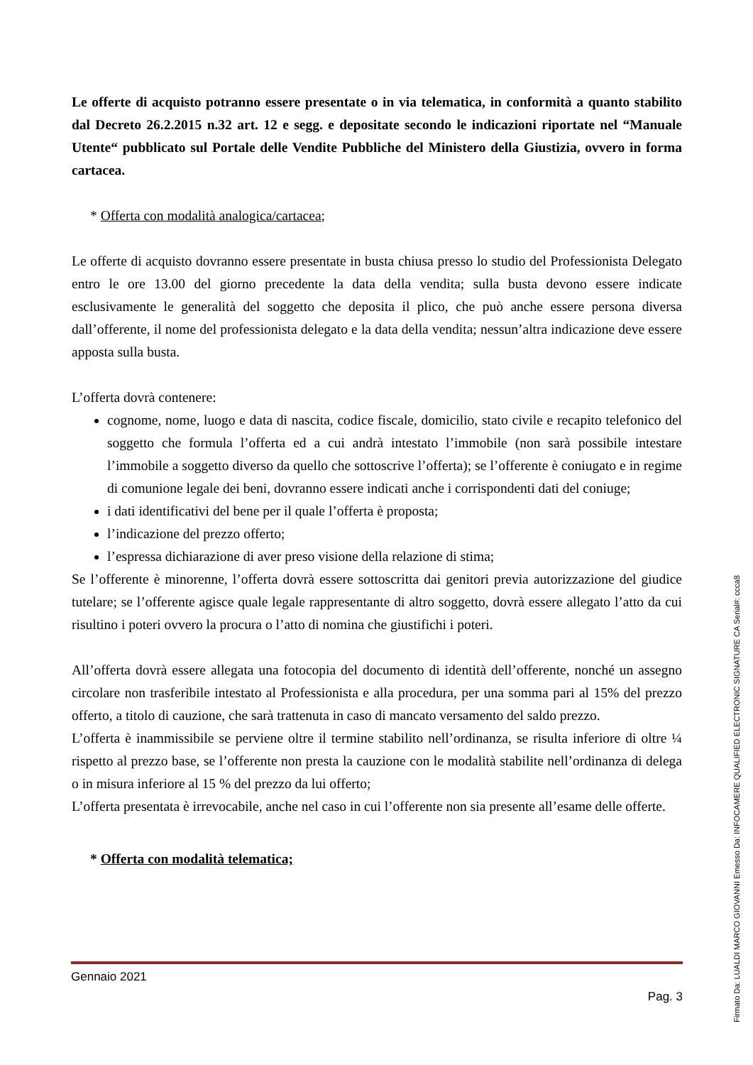Le offerte di acquisto potranno essere presentate o in via telematica, in conformità a quanto stabilito dal Decreto 26.2.2015 n.32 art. 12 e segg. e depositate secondo le indicazioni riportate nel “Manuale Utente“ pubblicato sul Portale delle Vendite Pubbliche del Ministero della Giustizia, ovvero in forma cartacea.
* Offerta con modalità analogica/cartacea;
Le offerte di acquisto dovranno essere presentate in busta chiusa presso lo studio del Professionista Delegato entro le ore 13.00 del giorno precedente la data della vendita; sulla busta devono essere indicate esclusivamente le generalità del soggetto che deposita il plico, che può anche essere persona diversa dall’offerente, il nome del professionista delegato e la data della vendita; nessun’altra indicazione deve essere apposta sulla busta.
L’offerta dovrà contenere:
cognome, nome, luogo e data di nascita, codice fiscale, domicilio, stato civile e recapito telefonico del soggetto che formula l’offerta ed a cui andrà intestato l’immobile (non sarà possibile intestare l’immobile a soggetto diverso da quello che sottoscrive l’offerta); se l’offerente è coniugato e in regime di comunione legale dei beni, dovranno essere indicati anche i corrispondenti dati del coniuge;
i dati identificativi del bene per il quale l’offerta è proposta;
l’indicazione del prezzo offerto;
l’espressa dichiarazione di aver preso visione della relazione di stima;
Se l’offerente è minorenne, l’offerta dovrà essere sottoscritta dai genitori previa autorizzazione del giudice tutelare; se l’offerente agisce quale legale rappresentante di altro soggetto, dovrà essere allegato l’atto da cui risultino i poteri ovvero la procura o l’atto di nomina che giustifichi i poteri.
All’offerta dovrà essere allegata una fotocopia del documento di identità dell’offerente, nonché un assegno circolare non trasferibile intestato al Professionista e alla procedura, per una somma pari al 15% del prezzo offerto, a titolo di cauzione, che sarà trattenuta in caso di mancato versamento del saldo prezzo.
L’offerta è inammissibile se perviene oltre il termine stabilito nell’ordinanza, se risulta inferiore di oltre ¼ rispetto al prezzo base, se l’offerente non presta la cauzione con le modalità stabilite nell’ordinanza di delega o in misura inferiore al 15 % del prezzo da lui offerto;
L’offerta presentata è irrevocabile, anche nel caso in cui l’offerente non sia presente all’esame delle offerte.
* Offerta con modalità telematica;
Gennaio 2021
Pag. 3
Firmato Da: LUALDI MARCO GIOVANNI Emesso Da: INFOCAMERE QUALIFIED ELECTRONIC SIGNATURE CA Serial#: ccca8